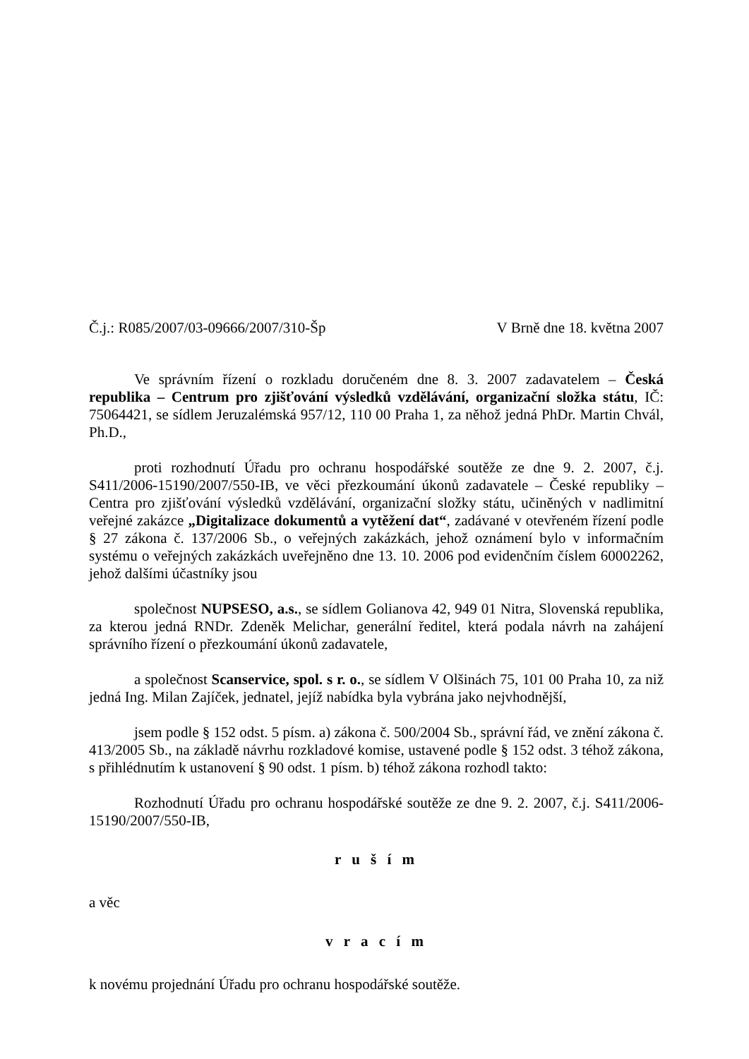Č.j.: R085/2007/03-09666/2007/310-Šp V Brně dne 18. května 2007
Ve správním řízení o rozkladu doručeném dne 8. 3. 2007 zadavatelem – Česká republika – Centrum pro zjišťování výsledků vzdělávání, organizační složka státu, IČ: 75064421, se sídlem Jeruzalémská 957/12, 110 00 Praha 1, za něhož jedná PhDr. Martin Chvál, Ph.D.,
proti rozhodnutí Úřadu pro ochranu hospodářské soutěže ze dne 9. 2. 2007, č.j. S411/2006-15190/2007/550-IB, ve věci přezkoumání úkonů zadavatele – České republiky – Centra pro zjišťování výsledků vzdělávání, organizační složky státu, učiněných v nadlimitní veřejné zakázce „Digitalizace dokumentů a vytěžení dat“, zadávané v otevřeném řízení podle § 27 zákona č. 137/2006 Sb., o veřejných zakázkách, jehož oznámení bylo v informačním systému o veřejných zakázkách uveřejněno dne 13. 10. 2006 pod evidenčním číslem 60002262, jehož dalšími účastníky jsou
společnost NUPSESO, a.s., se sídlem Golianova 42, 949 01 Nitra, Slovenská republika, za kterou jedná RNDr. Zdeněk Melichar, generální ředitel, která podala návrh na zahájení správního řízení o přezkoumání úkonů zadavatele,
a společnost Scanservice, spol. s r. o., se sídlem V Olšinách 75, 101 00 Praha 10, za niž jedná Ing. Milan Zajíček, jednatel, jejíž nabídka byla vybrána jako nejvhodnější,
jsem podle § 152 odst. 5 písm. a) zákona č. 500/2004 Sb., správní řád, ve znění zákona č. 413/2005 Sb., na základě návrhu rozkladové komise, ustavené podle § 152 odst. 3 téhož zákona, s přihlédnutím k ustanovení § 90 odst. 1 písm. b) téhož zákona rozhodl takto:
Rozhodnutí Úřadu pro ochranu hospodářské soutěže ze dne 9. 2. 2007, č.j. S411/2006-15190/2007/550-IB,
r u š í m
a věc
v r a c í m
k novému projednání Úřadu pro ochranu hospodářské soutěže.